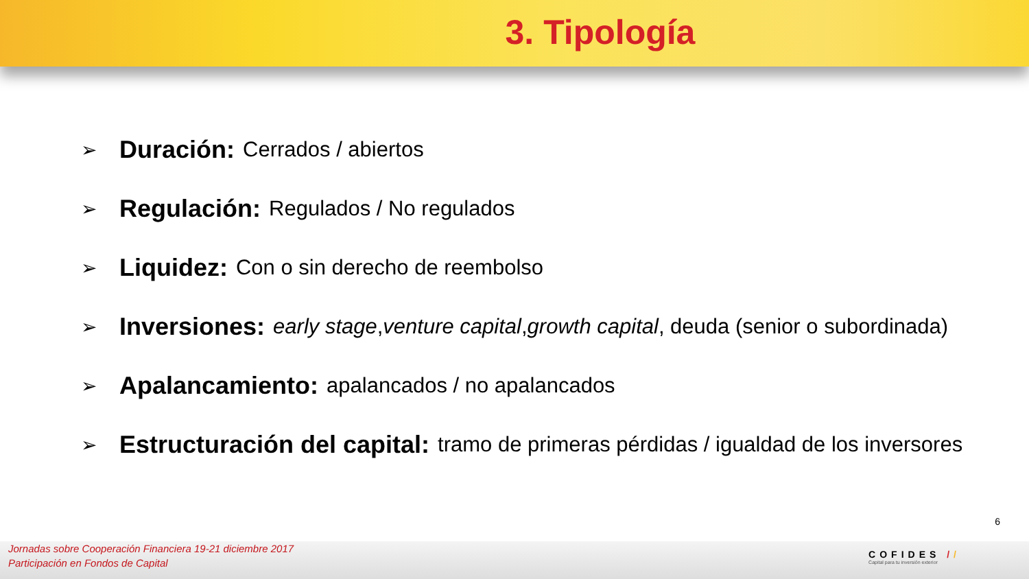3. Tipología
➢ Duración: Cerrados / abiertos
➢ Regulación: Regulados / No regulados
➢ Liquidez: Con o sin derecho de reembolso
➢ Inversiones: early stage, venture capital, growth capital, deuda (senior o subordinada)
➢ Apalancamiento: apalancados / no apalancados
➢ Estructuración del capital: tramo de primeras pérdidas / igualdad de los inversores
6
Jornadas sobre Cooperación Financiera 19-21 diciembre 2017
Participación en Fondos de Capital
COFIDES //
Capital para tu inversión exterior